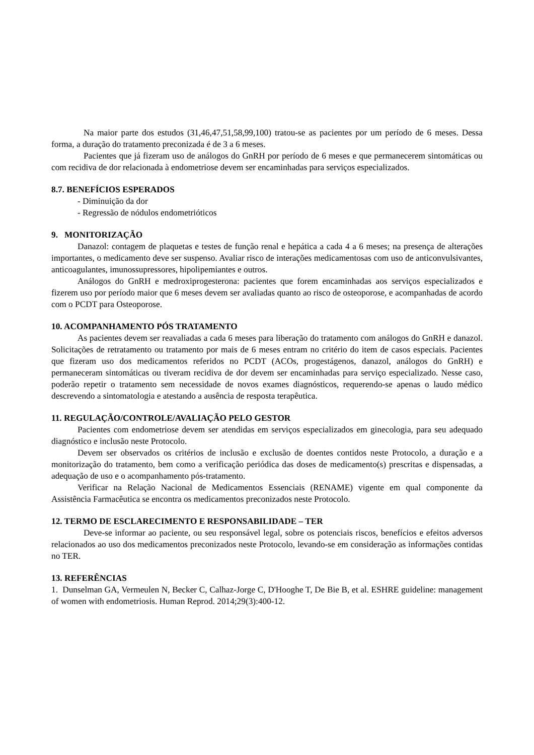Na maior parte dos estudos (31,46,47,51,58,99,100) tratou-se as pacientes por um período de 6 meses. Dessa forma, a duração do tratamento preconizada é de 3 a 6 meses.
Pacientes que já fizeram uso de análogos do GnRH por período de 6 meses e que permanecerem sintomáticas ou com recidiva de dor relacionada à endometriose devem ser encaminhadas para serviços especializados.
8.7. BENEFÍCIOS ESPERADOS
- Diminuição da dor
- Regressão de nódulos endometrióticos
9. MONITORIZAÇÃO
Danazol: contagem de plaquetas e testes de função renal e hepática a cada 4 a 6 meses; na presença de alterações importantes, o medicamento deve ser suspenso. Avaliar risco de interações medicamentosas com uso de anticonvulsivantes, anticoagulantes, imunossupressores, hipolipemiantes e outros.
Análogos do GnRH e medroxiprogesterona: pacientes que forem encaminhadas aos serviços especializados e fizerem uso por período maior que 6 meses devem ser avaliadas quanto ao risco de osteoporose, e acompanhadas de acordo com o PCDT para Osteoporose.
10. ACOMPANHAMENTO PÓS TRATAMENTO
As pacientes devem ser reavaliadas a cada 6 meses para liberação do tratamento com análogos do GnRH e danazol. Solicitações de retratamento ou tratamento por mais de 6 meses entram no critério do item de casos especiais. Pacientes que fizeram uso dos medicamentos referidos no PCDT (ACOs, progestágenos, danazol, análogos do GnRH) e permaneceram sintomáticas ou tiveram recidiva de dor devem ser encaminhadas para serviço especializado. Nesse caso, poderão repetir o tratamento sem necessidade de novos exames diagnósticos, requerendo-se apenas o laudo médico descrevendo a sintomatologia e atestando a ausência de resposta terapêutica.
11. REGULAÇÃO/CONTROLE/AVALIAÇÃO PELO GESTOR
Pacientes com endometriose devem ser atendidas em serviços especializados em ginecologia, para seu adequado diagnóstico e inclusão neste Protocolo.
Devem ser observados os critérios de inclusão e exclusão de doentes contidos neste Protocolo, a duração e a monitorização do tratamento, bem como a verificação periódica das doses de medicamento(s) prescritas e dispensadas, a adequação de uso e o acompanhamento pós-tratamento.
Verificar na Relação Nacional de Medicamentos Essenciais (RENAME) vigente em qual componente da Assistência Farmacêutica se encontra os medicamentos preconizados neste Protocolo.
12. TERMO DE ESCLARECIMENTO E RESPONSABILIDADE – TER
Deve-se informar ao paciente, ou seu responsável legal, sobre os potenciais riscos, benefícios e efeitos adversos relacionados ao uso dos medicamentos preconizados neste Protocolo, levando-se em consideração as informações contidas no TER.
13. REFERÊNCIAS
1. Dunselman GA, Vermeulen N, Becker C, Calhaz-Jorge C, D'Hooghe T, De Bie B, et al. ESHRE guideline: management of women with endometriosis. Human Reprod. 2014;29(3):400-12.